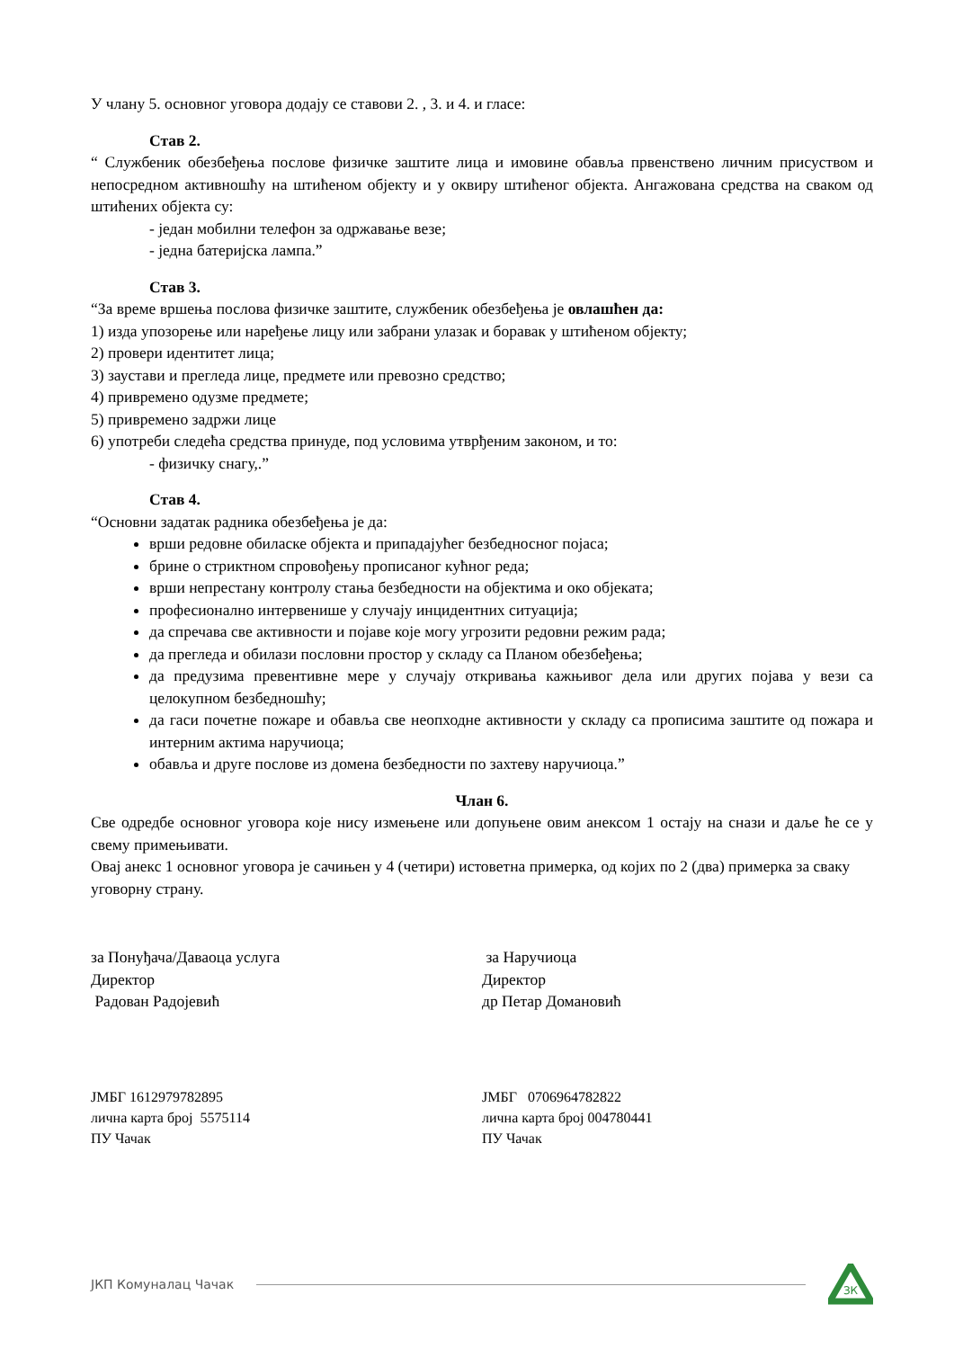У члану 5. основног уговора додају се ставови 2. , 3. и 4. и гласе:
Став 2.
“ Службеник обезбеђења послове физичке заштите лица и имовине обавља првенствено личним присуством и непосредном активношћу на штићеном објекту и у оквиру штићеног објекта. Ангажована средства на сваком од штићених објекта су:
- један мобилни телефон за одржавање везе;
- једна батеријска лампа.”
Став 3.
“За време вршења послова физичке заштите, службеник обезбеђења је овлашћен да:
1) изда упозорење или наређење лицу или забрани улазак и боравак у штићеном објекту;
2) провери идентитет лица;
3) заустави и прегледа лице, предмете или превозно средство;
4) привремено одузме предмете;
5) привремено задржи лице
6) употреби следећа средства принуде, под условима утврђеним законом, и то:
- физичку снагу,.”
Став 4.
“Основни задатак радника обезбеђења је да:
врши редовне обиласке објекта и припадајућег безбедносног појаса;
брине о стриктном спровођењу прописаног кућног реда;
врши непрестану контролу стања безбедности на објектима и око објеката;
професионално интервенише у случају инцидентних ситуација;
да спречава све активности и појаве које могу угрозити редовни режим рада;
да прегледа и обилази пословни простор у складу са Планом обезбеђења;
да предузима превентивне мере у случају откривања кажњивог дела или других појава у вези са целокупном безбедношћу;
да гаси почетне пожаре и обавља све неопходне активности у складу са прописима заштите од пожара и интерним актима наручиоца;
обавља и друге послове из домена безбедности по захтеву наручиоца.”
Члан 6.
Све одредбе основног уговора које нису измењене или допуњене овим анексом 1 остају на снази и даље ће се у свему примењивати.
Овај анекс 1 основног уговора је сачињен у 4 (четири) истоветна примерка, од којих по 2 (два) примерка за сваку уговорну страну.
за Понуђача/Даваоца услуга
Директор
Радован Радојевић
за Наручиоца
Директор
др Петар Домановић
ЈМБГ 1612979782895
лична карта број 5575114
ПУ Чачак
ЈМБГ 0706964782822
лична карта број 004780441
ПУ Чачак
ЈКП Комуналац Чачак
ЗК